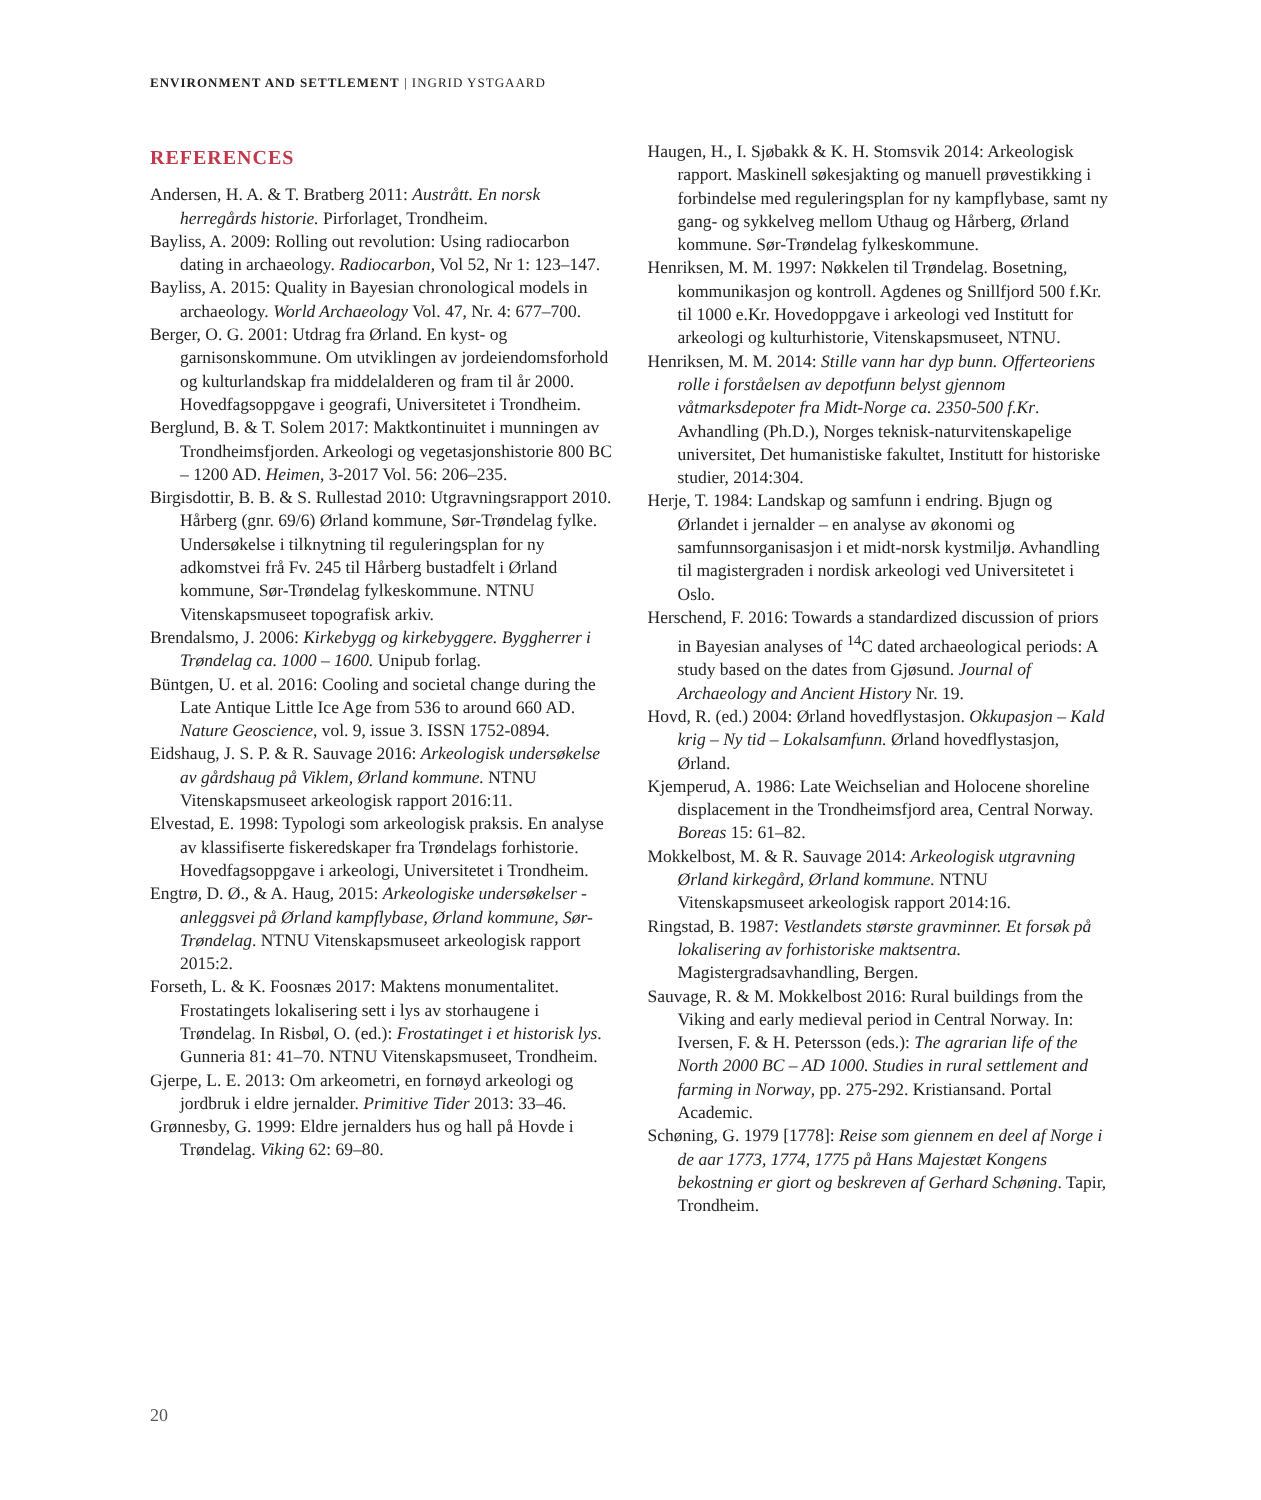ENVIRONMENT AND SETTLEMENT | INGRID YSTGAARD
REFERENCES
Andersen, H. A. & T. Bratberg 2011: Austrått. En norsk herregårds historie. Pirforlaget, Trondheim.
Bayliss, A. 2009: Rolling out revolution: Using radiocarbon dating in archaeology. Radiocarbon, Vol 52, Nr 1: 123–147.
Bayliss, A. 2015: Quality in Bayesian chronological models in archaeology. World Archaeology Vol. 47, Nr. 4: 677–700.
Berger, O. G. 2001: Utdrag fra Ørland. En kyst- og garnisonskommune. Om utviklingen av jordeiendomsforhold og kulturlandskap fra middelalderen og fram til år 2000. Hovedfagsoppgave i geografi, Universitetet i Trondheim.
Berglund, B. & T. Solem 2017: Maktkontinuitet i munningen av Trondheimsfjorden. Arkeologi og vegetasjonshistorie 800 BC – 1200 AD. Heimen, 3-2017 Vol. 56: 206–235.
Birgisdottir, B. B. & S. Rullestad 2010: Utgravningsrapport 2010. Hårberg (gnr. 69/6) Ørland kommune, Sør-Trøndelag fylke. Undersøkelse i tilknytning til regulerings­plan for ny adkomstvei frå Fv. 245 til Hårberg bustadfelt i Ørland kommune, Sør-Trøndelag fylkeskommune. NTNU Vitenskapsmuseet topografisk arkiv.
Brendalsmo, J. 2006: Kirkebygg og kirkebyggere. Byggherrer i Trøndelag ca. 1000 – 1600. Unipub forlag.
Büntgen, U. et al. 2016: Cooling and societal change during the Late Antique Little Ice Age from 536 to around 660 AD. Nature Geoscience, vol. 9, issue 3. ISSN 1752-0894.
Eidshaug, J. S. P. & R. Sauvage 2016: Arkeologisk undersøkelse av gårdshaug på Viklem, Ørland kommune. NTNU Vitenskapsmuseet arkeologisk rapport 2016:11.
Elvestad, E. 1998: Typologi som arkeologisk praksis. En analyse av klassifiserte fiskeredskaper fra Trøndelags forhistorie. Hovedfagsoppgave i arkeologi, Universitetet i Trondheim.
Engtrø, D. Ø., & A. Haug, 2015: Arkeologiske undersøkelser - anleggsvei på Ørland kampflybase, Ørland kommune, Sør-Trøndelag. NTNU Vitenskapsmuseet arkeologisk rapport 2015:2.
Forseth, L. & K. Foosnæs 2017: Maktens monumentalitet. Frostatingets lokalisering sett i lys av storhaugene i Trøndelag. In Risbøl, O. (ed.): Frostatinget i et historisk lys. Gunneria 81: 41–70. NTNU Vitenskapsmuseet, Trondheim.
Gjerpe, L. E. 2013: Om arkeometri, en fornøyd arkeologi og jordbruk i eldre jernalder. Primitive Tider 2013: 33–46.
Grønnesby, G. 1999: Eldre jernalders hus og hall på Hovde i Trøndelag. Viking 62: 69–80.
Haugen, H., I. Sjøbakk & K. H. Stomsvik 2014: Arkeologisk rapport. Maskinell søkesjakting og manuell prøvestikking i forbindelse med reguleringsplan for ny kampflybase, samt ny gang- og sykkelveg mellom Uthaug og Hårberg, Ørland kommune. Sør-Trøndelag fylkeskommune.
Henriksen, M. M. 1997: Nøkkelen til Trøndelag. Bosetning, kommunikasjon og kontroll. Agdenes og Snillfjord 500 f.Kr. til 1000 e.Kr. Hovedoppgave i arkeologi ved Institutt for arkeologi og kulturhistorie, Vitenskapsmuseet, NTNU.
Henriksen, M. M. 2014: Stille vann har dyp bunn. Offerteoriens rolle i forståelsen av depotfunn belyst gjennom våtmarksdepoter fra Midt-Norge ca. 2350-500 f.Kr. Avhandling (Ph.D.), Norges teknisk-naturvitenskapelige universitet, Det humanistiske fakultet, Institutt for historiske studier, 2014:304.
Herje, T. 1984: Landskap og samfunn i endring. Bjugn og Ørlandet i jernalder – en analyse av økonomi og samfunnsorganisasjon i et midt-norsk kystmiljø. Avhandling til magistergraden i nordisk arkeologi ved Universitetet i Oslo.
Herschend, F. 2016: Towards a standardized discussion of priors in Bayesian analyses of <sup>14</sup>C dated archaeological periods: A study based on the dates from Gjøsund. Journal of Archaeology and Ancient History Nr. 19.
Hovd, R. (ed.) 2004: Ørland hovedflystasjon. Okkupasjon – Kald krig – Ny tid – Lokalsamfunn. Ørland hovedflystasjon, Ørland.
Kjemperud, A. 1986: Late Weichselian and Holocene shoreline displacement in the Trondheimsfjord area, Central Norway. Boreas 15: 61–82.
Mokkelbost, M. & R. Sauvage 2014: Arkeologisk utgravning Ørland kirkegård, Ørland kommune. NTNU Vitenskapsmuseet arkeologisk rapport 2014:16.
Ringstad, B. 1987: Vestlandets største gravminner. Et forsøk på lokalisering av forhistoriske maktsentra. Magistergradsavhandling, Bergen.
Sauvage, R. & M. Mokkelbost 2016: Rural buildings from the Viking and early medieval period in Central Norway. In: Iversen, F. & H. Petersson (eds.): The agrarian life of the North 2000 BC – AD 1000. Studies in rural settlement and farming in Norway, pp. 275-292. Kristiansand. Portal Academic.
Schøning, G. 1979 [1778]: Reise som giennem en deel af Norge i de aar 1773, 1774, 1775 på Hans Majestæt Kongens bekostning er giort og beskreven af Gerhard Schøning. Tapir, Trondheim.
20